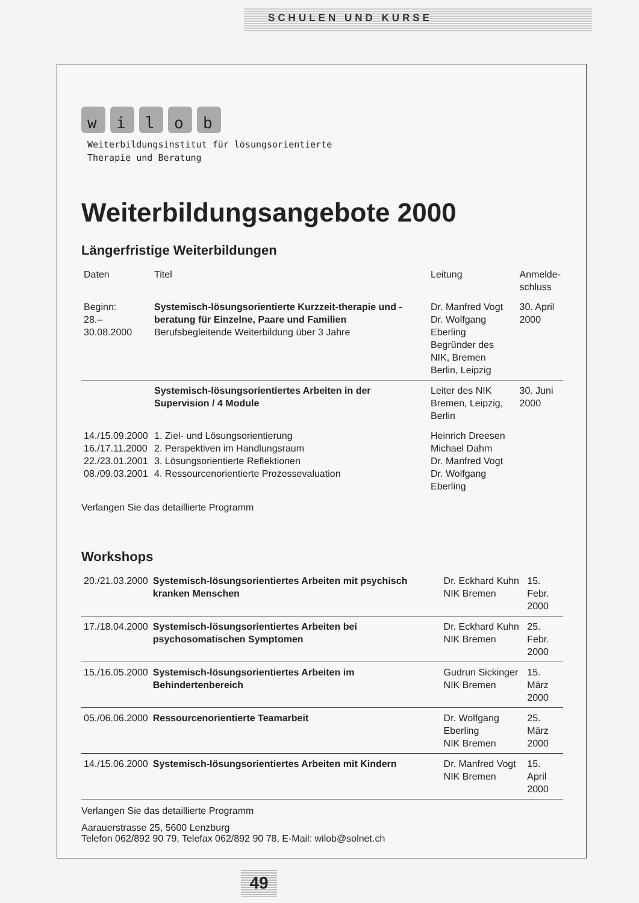SCHULEN UND KURSE
wilob
Weiterbildungsinstitut für lösungsorientierte
Therapie und Beratung
Weiterbildungsangebote 2000
Längerfristige Weiterbildungen
| Daten | Titel | Leitung | Anmelde- schluss |
| --- | --- | --- | --- |
| Beginn: 28.–30.08.2000 | Systemisch-lösungsorientierte Kurzzeit-therapie und -beratung für Einzelne, Paare und Familien Berufsbegleitende Weiterbildung über 3 Jahre | Dr. Manfred Vogt Dr. Wolfgang Eberling Begründer des NIK, Bremen Berlin, Leipzig | 30. April 2000 |
| | Systemisch-lösungsorientiertes Arbeiten in der Supervision / 4 Module | Leiter des NIK Bremen, Leipzig, Berlin | 30. Juni 2000 |
| 14./15.09.2000 16./17.11.2000 22./23.01.2001 08./09.03.2001 | 1. Ziel- und Lösungsorientierung 2. Perspektiven im Handlungsraum 3. Lösungsorientierte Reflektionen 4. Ressourcenorientierte Prozessevaluation | Heinrich Dreesen Michael Dahm Dr. Manfred Vogt Dr. Wolfgang Eberling | |
Verlangen Sie das detaillierte Programm
Workshops
| 20./21.03.2000 | Systemisch-lösungsorientiertes Arbeiten mit psychisch kranken Menschen | Dr. Eckhard Kuhn NIK Bremen | 15. Febr. 2000 |
| 17./18.04.2000 | Systemisch-lösungsorientiertes Arbeiten bei psychosomatischen Symptomen | Dr. Eckhard Kuhn NIK Bremen | 25. Febr. 2000 |
| 15./16.05.2000 | Systemisch-lösungsorientiertes Arbeiten im Behindertenbereich | Gudrun Sickinger NIK Bremen | 15. März 2000 |
| 05./06.06.2000 | Ressourcenorientierte Teamarbeit | Dr. Wolfgang Eberling NIK Bremen | 25. März 2000 |
| 14./15.06.2000 | Systemisch-lösungsorientiertes Arbeiten mit Kindern | Dr. Manfred Vogt NIK Bremen | 15. April 2000 |
Verlangen Sie das detaillierte Programm
Aarauerstrasse 25, 5600 Lenzburg
Telefon 062/892 90 79, Telefax 062/892 90 78, E-Mail: wilob@solnet.ch
49